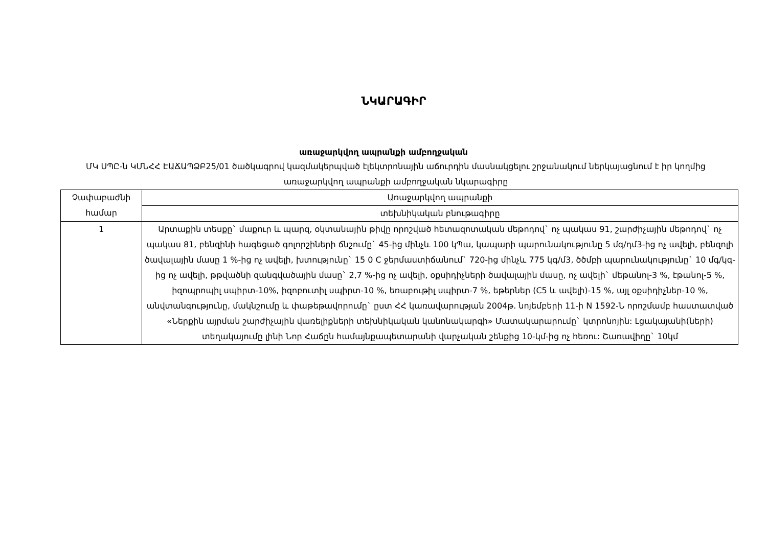ՆԿԱՐԱԳԻՐ
առաջարկվող ապրանքի ամբողջական
ՄԿ ՍՊԸ-ն ԿՄՆՀՀ ԷԱՃԱՊՁԲ25/01 ծածկագրով կազմակերպված էլեկտրոնային աճուրդին մասնակցելու շրջանակում ներկայացնում է իր կողմից առաջարկվող ապրանքի ամբողջական նկարագիրը
| Չափաբաժնի համար | Առաջարկվող ապրանքի |
| --- | --- |
| | տեխնիկական բնութագիրը |
| 1 | Արտաքին տեսքը` մաքուր և պարզ, օկտանային թիվը որոշված հետազոտական մեթոդով` ոչ պակաս 91, շարժիչային մեթոդով` ոչ պակաս 81, բենզինի հագեցած գոլորշիների ճնշումը` 45-ից մինչև 100 կՊա, կապարի պարունակությունը 5 մգ/դմ3-ից ոչ ավելի, բենզոլի ծավալային մասը 1 %-ից ոչ ավելի, խտությունը` 15 0 C ջերմաստիճանում` 720-ից մինչև 775 կգ/մ3, ծծմբի պարունակությունը` 10 մգ/կգ-ից ոչ ավելի, թթվածնի զանգվածային մասը` 2,7 %-ից ոչ ավելի, օքսիդիչների ծավալային մասը, ոչ ավելի` մեթանոլ-3 %, էթանոլ-5 %, իզոպրոպիլ սպիրտ-10%, իզոբուտիլ սպիրտ-10 %, եռաբութիլ սպիրտ-7 %, եթերներ (C5 և ավելի)-15 %, այլ օքսիդիչներ-10 %, անվտանգությունը, մակնշումը և փաթեթավորումը` ըստ ՀՀ կառավարության 2004թ. նոյեմբերի 11-ի N 1592-Ն որոշմամբ հաստատված «Ներքին այրման շարժիչային վառելիքների տեխնիկական կանոնակարգի» Մատակարարումը` կտրոնոյին: Լցակայանի(ների) տեղակայումը լինի Նոր Հաճըն համայնքապետարանի վարչական շենքից 10-կմ-ից ոչ հեռու: Շառավիղը` 10կմ |